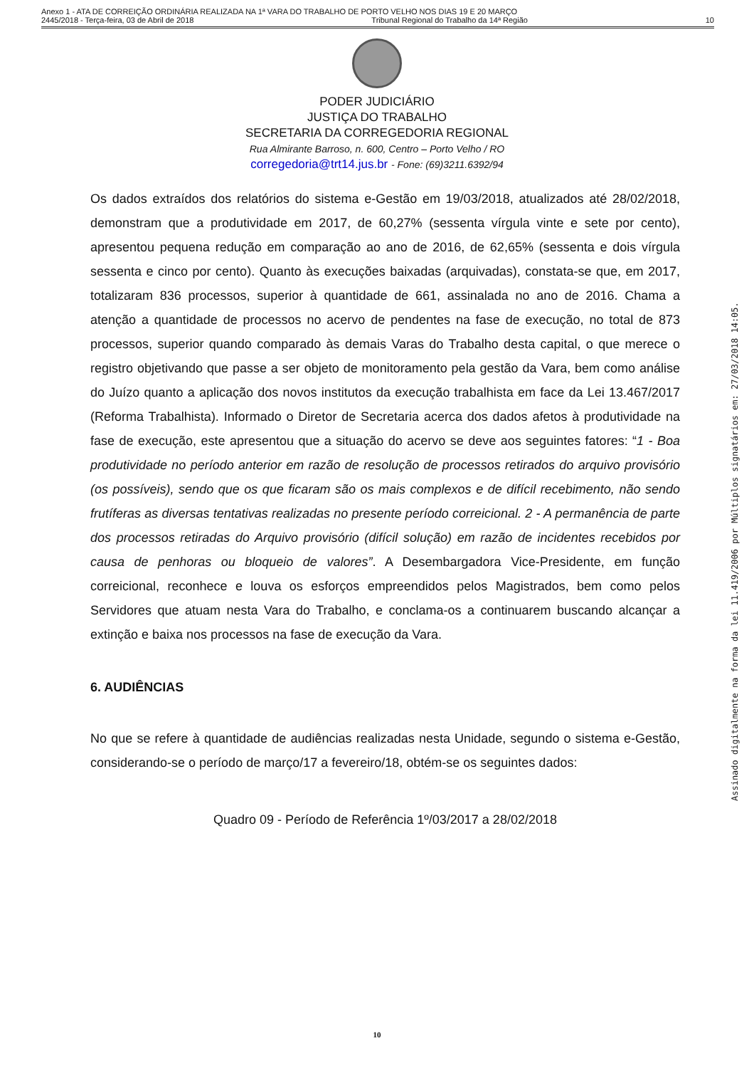Anexo 1 - ATA DE CORREIÇÃO ORDINÁRIA REALIZADA NA 1ª VARA DO TRABALHO DE PORTO VELHO NOS DIAS 19 E 20 MARÇO
2445/2018 - Terça-feira, 03 de Abril de 2018 Tribunal Regional do Trabalho da 14ª Região 10
PODER JUDICIÁRIO
JUSTIÇA DO TRABALHO
SECRETARIA DA CORREGEDORIA REGIONAL
Rua Almirante Barroso, n. 600, Centro – Porto Velho / RO
corregedoria@trt14.jus.br - Fone: (69)3211.6392/94
Os dados extraídos dos relatórios do sistema e-Gestão em 19/03/2018, atualizados até 28/02/2018, demonstram que a produtividade em 2017, de 60,27% (sessenta vírgula vinte e sete por cento), apresentou pequena redução em comparação ao ano de 2016, de 62,65% (sessenta e dois vírgula sessenta e cinco por cento). Quanto às execuções baixadas (arquivadas), constata-se que, em 2017, totalizaram 836 processos, superior à quantidade de 661, assinalada no ano de 2016. Chama a atenção a quantidade de processos no acervo de pendentes na fase de execução, no total de 873 processos, superior quando comparado às demais Varas do Trabalho desta capital, o que merece o registro objetivando que passe a ser objeto de monitoramento pela gestão da Vara, bem como análise do Juízo quanto a aplicação dos novos institutos da execução trabalhista em face da Lei 13.467/2017 (Reforma Trabalhista). Informado o Diretor de Secretaria acerca dos dados afetos à produtividade na fase de execução, este apresentou que a situação do acervo se deve aos seguintes fatores: “1 - Boa produtividade no período anterior em razão de resolução de processos retirados do arquivo provisório (os possíveis), sendo que os que ficaram são os mais complexos e de difícil recebimento, não sendo frutíferas as diversas tentativas realizadas no presente período correicional. 2 - A permanência de parte dos processos retiradas do Arquivo provisório (difícil solução) em razão de incidentes recebidos por causa de penhoras ou bloqueio de valores”. A Desembargadora Vice-Presidente, em função correicional, reconhece e louva os esforços empreendidos pelos Magistrados, bem como pelos Servidores que atuam nesta Vara do Trabalho, e conclama-os a continuarem buscando alcançar a extinção e baixa nos processos na fase de execução da Vara.
6. AUDIÊNCIAS
No que se refere à quantidade de audiências realizadas nesta Unidade, segundo o sistema e-Gestão, considerando-se o período de março/17 a fevereiro/18, obtém-se os seguintes dados:
Quadro 09 - Período de Referência 1º/03/2017 a 28/02/2018
10
Assinado digitalmente na forma da lei 11.419/2006 por Múltiplos signatários em: 27/03/2018 14:05.